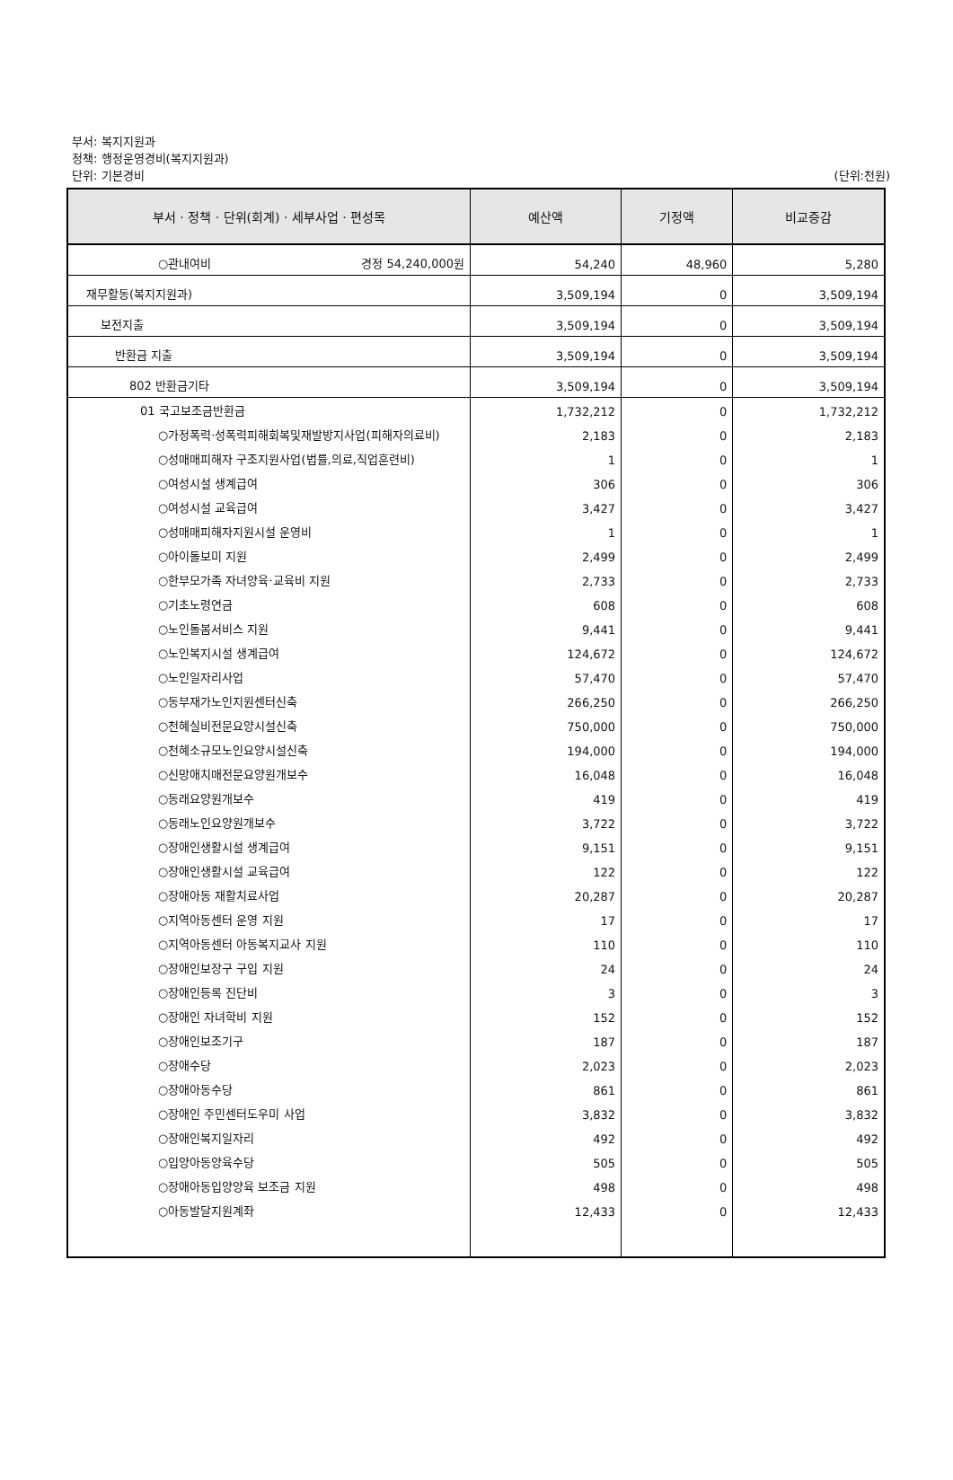부서: 복지지원과
정책: 행정운영경비(복지지원과)
단위: 기본경비
(단위:천원)
| 부서 · 정책 · 단위(회계) · 세부사업 · 편성목 | 예산액 | 기정액 | 비교증감 |
| --- | --- | --- | --- |
| ○관내여비 경정 54,240,000원 | 54,240 | 48,960 | 5,280 |
| 재무활동(복지지원과) | 3,509,194 | 0 | 3,509,194 |
| 보전지출 | 3,509,194 | 0 | 3,509,194 |
| 반환금 지출 | 3,509,194 | 0 | 3,509,194 |
| 802 반환금기타 | 3,509,194 | 0 | 3,509,194 |
| 01 국고보조금반환금 | 1,732,212 | 0 | 1,732,212 |
| ○가정폭력·성폭력피해회복및재발방지사업(피해자의료비) | 2,183 | 0 | 2,183 |
| ○성매매피해자 구조지원사업(법률,의료,직업훈련비) | 1 | 0 | 1 |
| ○여성시설 생계급여 | 306 | 0 | 306 |
| ○여성시설 교육급여 | 3,427 | 0 | 3,427 |
| ○성매매피해자지원시설 운영비 | 1 | 0 | 1 |
| ○아이돌보미 지원 | 2,499 | 0 | 2,499 |
| ○한부모가족 자녀양육·교육비 지원 | 2,733 | 0 | 2,733 |
| ○기초노령연금 | 608 | 0 | 608 |
| ○노인돌봄서비스 지원 | 9,441 | 0 | 9,441 |
| ○노인복지시설 생계급여 | 124,672 | 0 | 124,672 |
| ○노인일자리사업 | 57,470 | 0 | 57,470 |
| ○동부재가노인지원센터신축 | 266,250 | 0 | 266,250 |
| ○천혜실비전문요양시설신축 | 750,000 | 0 | 750,000 |
| ○천혜소규모노인요양시설신축 | 194,000 | 0 | 194,000 |
| ○신망애치매전문요양원개보수 | 16,048 | 0 | 16,048 |
| ○동래요양원개보수 | 419 | 0 | 419 |
| ○동래노인요양원개보수 | 3,722 | 0 | 3,722 |
| ○장애인생활시설 생계급여 | 9,151 | 0 | 9,151 |
| ○장애인생활시설 교육급여 | 122 | 0 | 122 |
| ○장애아동 재활치료사업 | 20,287 | 0 | 20,287 |
| ○지역아동센터 운영 지원 | 17 | 0 | 17 |
| ○지역아동센터 아동복지교사 지원 | 110 | 0 | 110 |
| ○장애인보장구 구입 지원 | 24 | 0 | 24 |
| ○장애인등록 진단비 | 3 | 0 | 3 |
| ○장애인 자녀학비 지원 | 152 | 0 | 152 |
| ○장애인보조기구 | 187 | 0 | 187 |
| ○장애수당 | 2,023 | 0 | 2,023 |
| ○장애아동수당 | 861 | 0 | 861 |
| ○장애인 주민센터도우미 사업 | 3,832 | 0 | 3,832 |
| ○장애인복지일자리 | 492 | 0 | 492 |
| ○입양아동양육수당 | 505 | 0 | 505 |
| ○장애아동입양양육 보조금 지원 | 498 | 0 | 498 |
| ○아동발달지원계좌 | 12,433 | 0 | 12,433 |